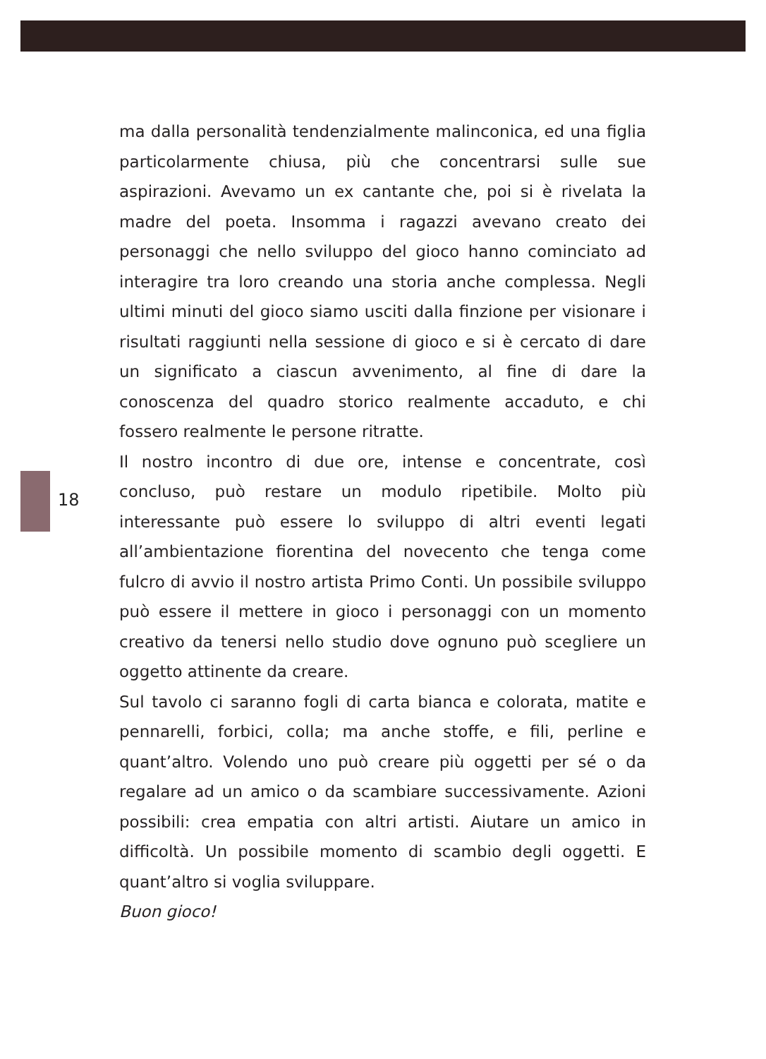18
ma dalla personalità tendenzialmente malinconica, ed una figlia particolarmente chiusa, più che concentrarsi sulle sue aspirazioni. Avevamo un ex cantante che, poi si è rivelata la madre del poeta. Insomma i ragazzi avevano creato dei personaggi che nello sviluppo del gioco hanno cominciato ad interagire tra loro creando una storia anche complessa. Negli ultimi minuti del gioco siamo usciti dalla finzione per visionare i risultati raggiunti nella sessione di gioco e si è cercato di dare un significato a ciascun avvenimento, al fine di dare la conoscenza del quadro storico realmente accaduto, e chi fossero realmente le persone ritratte.
Il nostro incontro di due ore, intense e concentrate, così concluso, può restare un modulo ripetibile. Molto più interessante può essere lo sviluppo di altri eventi legati all’ambientazione fiorentina del novecento che tenga come fulcro di avvio il nostro artista Primo Conti. Un possibile sviluppo può essere il mettere in gioco i personaggi con un momento creativo da tenersi nello studio dove ognuno può scegliere un oggetto attinente da creare.
Sul tavolo ci saranno fogli di carta bianca e colorata, matite e pennarelli, forbici, colla; ma anche stoffe, e fili, perline e quant’altro. Volendo uno può creare più oggetti per sé o da regalare ad un amico o da scambiare successivamente. Azioni possibili: crea empatia con altri artisti. Aiutare un amico in difficoltà. Un possibile momento di scambio degli oggetti. E quant’altro si voglia sviluppare.
Buon gioco!